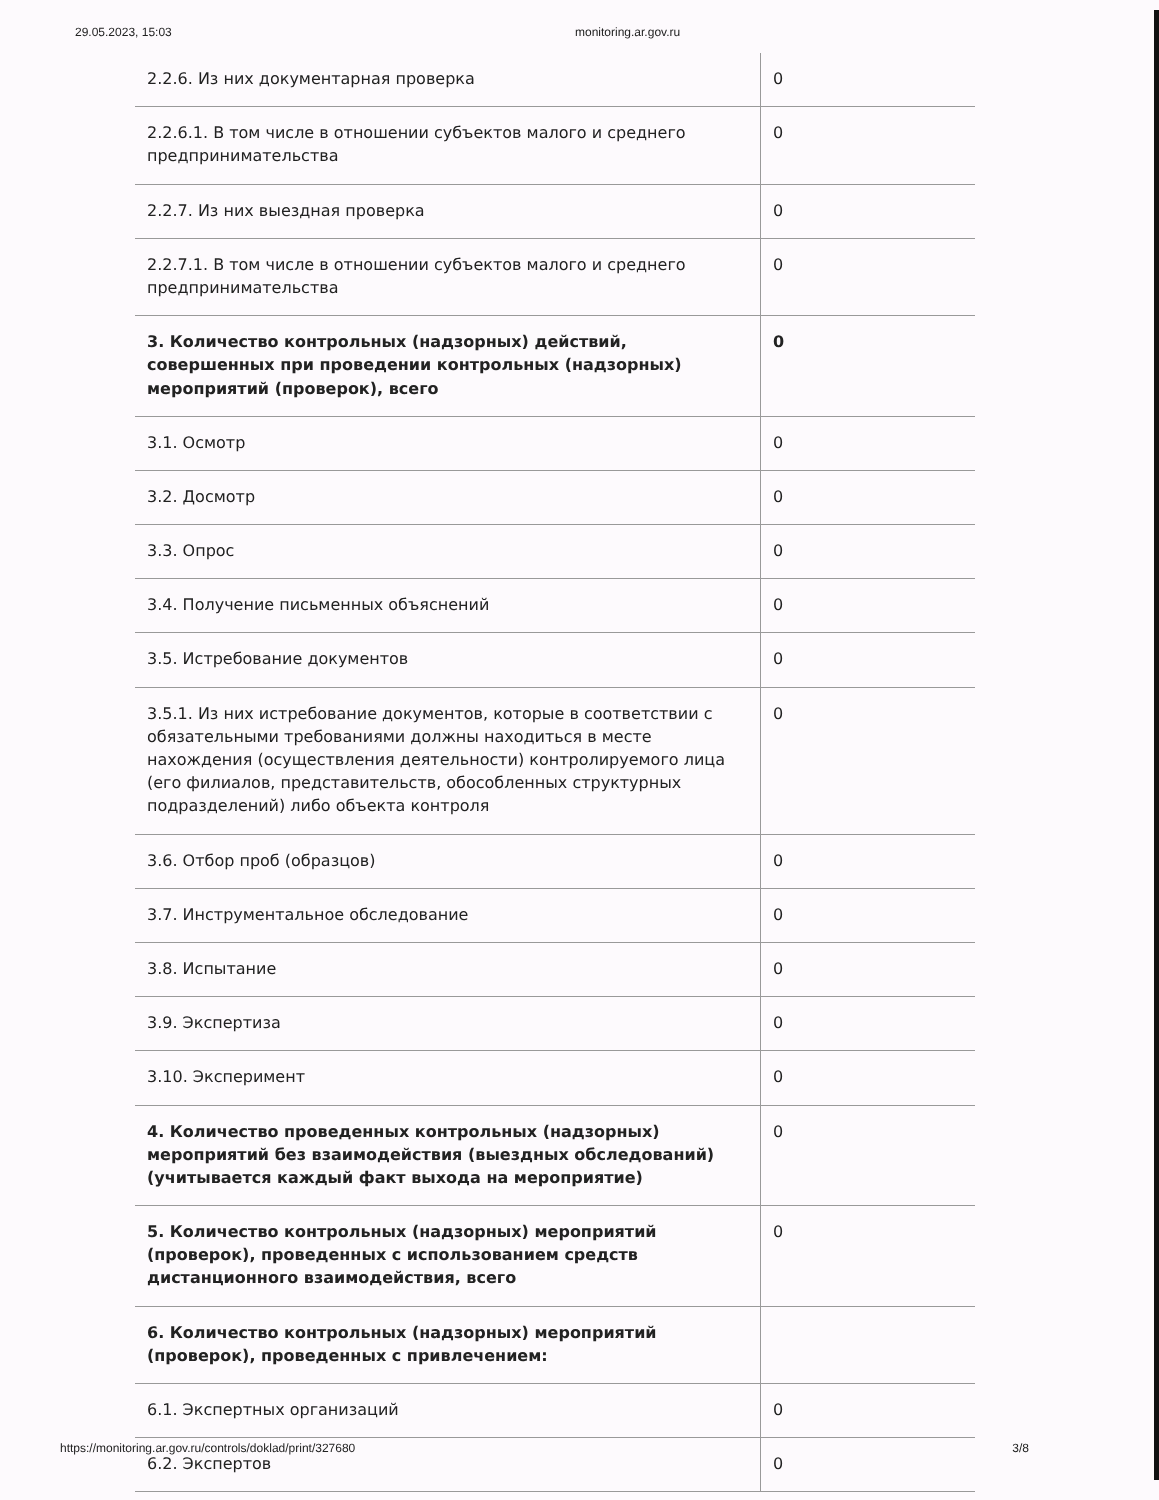29.05.2023, 15:03 monitoring.ar.gov.ru
| 2.2.6. Из них документарная проверка | 0 |
| 2.2.6.1. В том числе в отношении субъектов малого и среднего предпринимательства | 0 |
| 2.2.7. Из них выездная проверка | 0 |
| 2.2.7.1. В том числе в отношении субъектов малого и среднего предпринимательства | 0 |
| 3. Количество контрольных (надзорных) действий, совершенных при проведении контрольных (надзорных) мероприятий (проверок), всего | 0 |
| 3.1. Осмотр | 0 |
| 3.2. Досмотр | 0 |
| 3.3. Опрос | 0 |
| 3.4. Получение письменных объяснений | 0 |
| 3.5. Истребование документов | 0 |
| 3.5.1. Из них истребование документов, которые в соответствии с обязательными требованиями должны находиться в месте нахождения (осуществления деятельности) контролируемого лица (его филиалов, представительств, обособленных структурных подразделений) либо объекта контроля | 0 |
| 3.6. Отбор проб (образцов) | 0 |
| 3.7. Инструментальное обследование | 0 |
| 3.8. Испытание | 0 |
| 3.9. Экспертиза | 0 |
| 3.10. Эксперимент | 0 |
| 4. Количество проведенных контрольных (надзорных) мероприятий без взаимодействия (выездных обследований) (учитывается каждый факт выхода на мероприятие) | 0 |
| 5. Количество контрольных (надзорных) мероприятий (проверок), проведенных с использованием средств дистанционного взаимодействия, всего | 0 |
| 6. Количество контрольных (надзорных) мероприятий (проверок), проведенных с привлечением: | |
| 6.1. Экспертных организаций | 0 |
| 6.2. Экспертов | 0 |
https://monitoring.ar.gov.ru/controls/doklad/print/327680 3/8